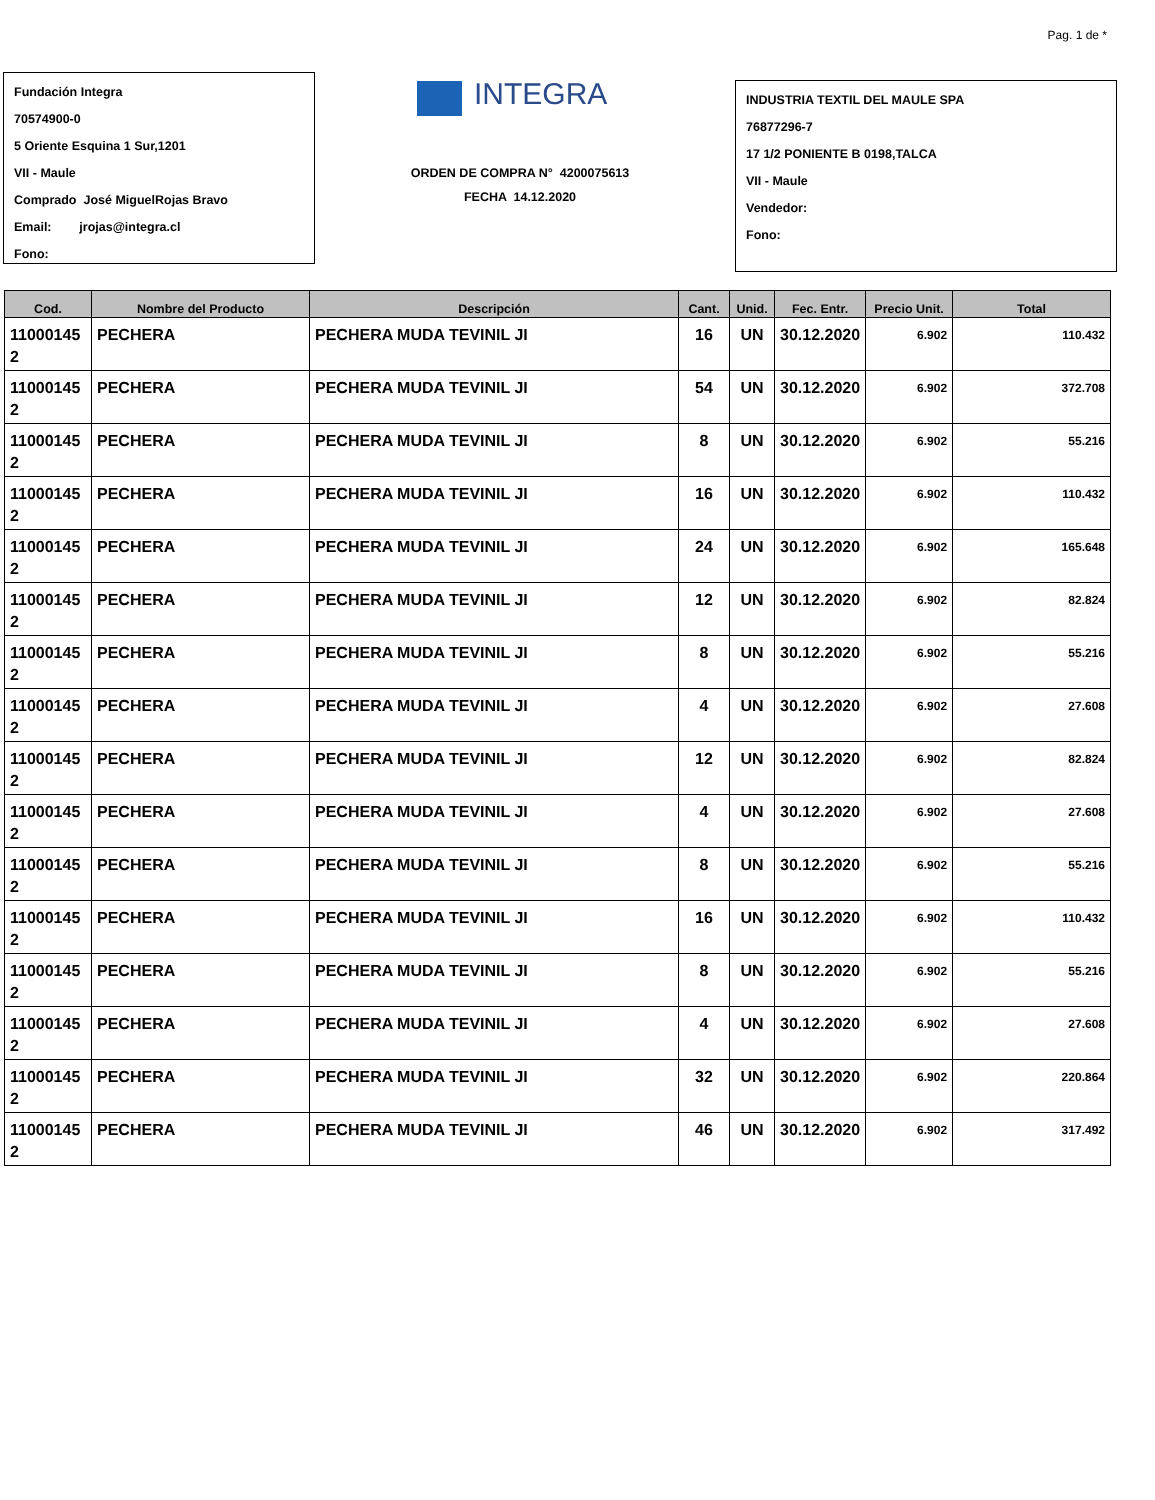Pag. 1 de *
Fundación Integra
70574900-0
5 Oriente Esquina 1 Sur,1201
VII - Maule
Comprado José MiguelRojas Bravo
Email: jrojas@integra.cl
Fono:
INTEGRA
ORDEN DE COMPRA N° 4200075613
FECHA 14.12.2020
INDUSTRIA TEXTIL DEL MAULE SPA
76877296-7
17 1/2 PONIENTE B 0198,TALCA
VII - Maule
Vendedor:
Fono:
| Cod. | Nombre del Producto | Descripción | Cant. | Unid. | Fec. Entr. | Precio Unit. | Total |
| --- | --- | --- | --- | --- | --- | --- | --- |
| 11000145 2 | PECHERA | PECHERA MUDA TEVINIL JI | 16 | UN | 30.12.2020 | 6.902 | 110.432 |
| 11000145 2 | PECHERA | PECHERA MUDA TEVINIL JI | 54 | UN | 30.12.2020 | 6.902 | 372.708 |
| 11000145 2 | PECHERA | PECHERA MUDA TEVINIL JI | 8 | UN | 30.12.2020 | 6.902 | 55.216 |
| 11000145 2 | PECHERA | PECHERA MUDA TEVINIL JI | 16 | UN | 30.12.2020 | 6.902 | 110.432 |
| 11000145 2 | PECHERA | PECHERA MUDA TEVINIL JI | 24 | UN | 30.12.2020 | 6.902 | 165.648 |
| 11000145 2 | PECHERA | PECHERA MUDA TEVINIL JI | 12 | UN | 30.12.2020 | 6.902 | 82.824 |
| 11000145 2 | PECHERA | PECHERA MUDA TEVINIL JI | 8 | UN | 30.12.2020 | 6.902 | 55.216 |
| 11000145 2 | PECHERA | PECHERA MUDA TEVINIL JI | 4 | UN | 30.12.2020 | 6.902 | 27.608 |
| 11000145 2 | PECHERA | PECHERA MUDA TEVINIL JI | 12 | UN | 30.12.2020 | 6.902 | 82.824 |
| 11000145 2 | PECHERA | PECHERA MUDA TEVINIL JI | 4 | UN | 30.12.2020 | 6.902 | 27.608 |
| 11000145 2 | PECHERA | PECHERA MUDA TEVINIL JI | 8 | UN | 30.12.2020 | 6.902 | 55.216 |
| 11000145 2 | PECHERA | PECHERA MUDA TEVINIL JI | 16 | UN | 30.12.2020 | 6.902 | 110.432 |
| 11000145 2 | PECHERA | PECHERA MUDA TEVINIL JI | 8 | UN | 30.12.2020 | 6.902 | 55.216 |
| 11000145 2 | PECHERA | PECHERA MUDA TEVINIL JI | 4 | UN | 30.12.2020 | 6.902 | 27.608 |
| 11000145 2 | PECHERA | PECHERA MUDA TEVINIL JI | 32 | UN | 30.12.2020 | 6.902 | 220.864 |
| 11000145 2 | PECHERA | PECHERA MUDA TEVINIL JI | 46 | UN | 30.12.2020 | 6.902 | 317.492 |